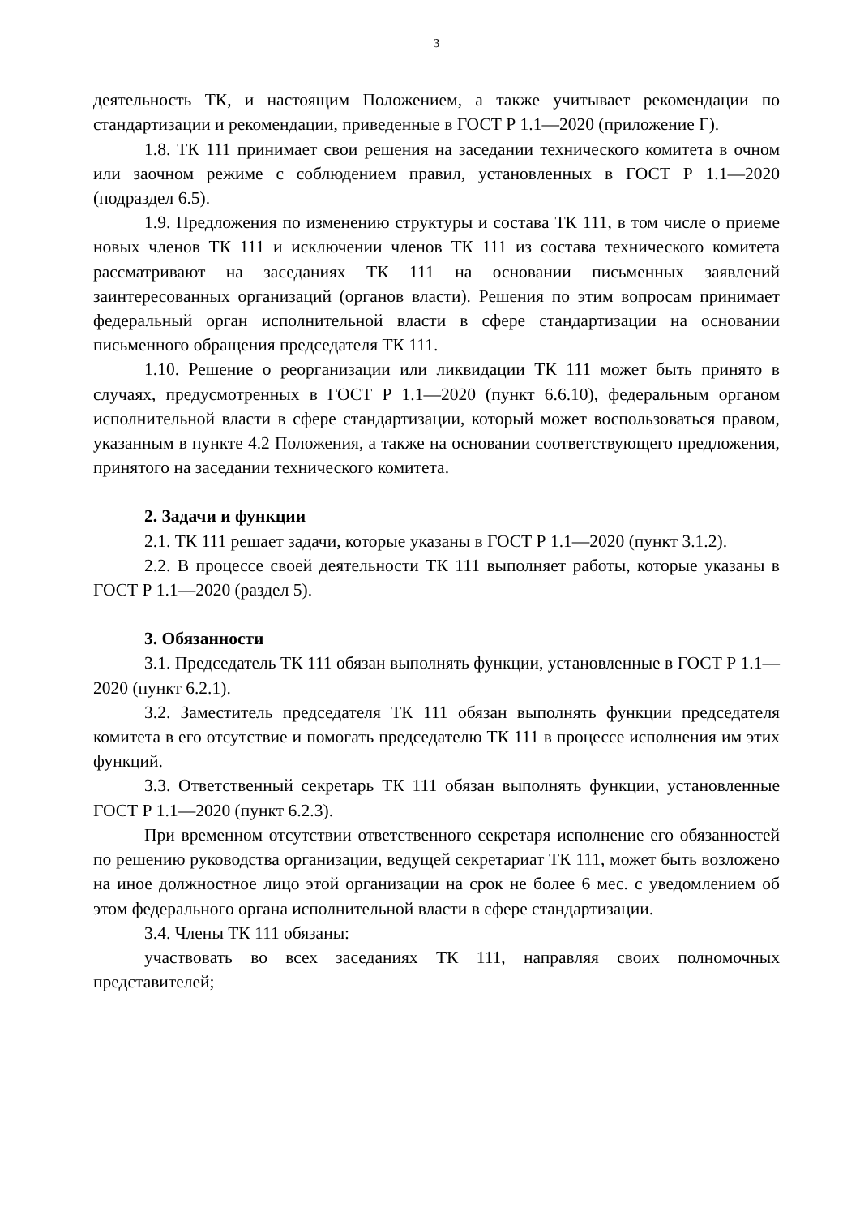3
деятельность ТК, и настоящим Положением, а также учитывает рекомендации по стандартизации и рекомендации, приведенные в ГОСТ Р 1.1—2020 (приложение Г).
1.8. ТК 111 принимает свои решения на заседании технического комитета в очном или заочном режиме с соблюдением правил, установленных в ГОСТ Р 1.1—2020 (подраздел 6.5).
1.9. Предложения по изменению структуры и состава ТК 111, в том числе о приеме новых членов ТК 111 и исключении членов ТК 111 из состава технического комитета рассматривают на заседаниях ТК 111 на основании письменных заявлений заинтересованных организаций (органов власти). Решения по этим вопросам принимает федеральный орган исполнительной власти в сфере стандартизации на основании письменного обращения председателя ТК 111.
1.10. Решение о реорганизации или ликвидации ТК 111 может быть принято в случаях, предусмотренных в ГОСТ Р 1.1—2020 (пункт 6.6.10), федеральным органом исполнительной власти в сфере стандартизации, который может воспользоваться правом, указанным в пункте 4.2 Положения, а также на основании соответствующего предложения, принятого на заседании технического комитета.
2. Задачи и функции
2.1. ТК 111 решает задачи, которые указаны в ГОСТ Р 1.1—2020 (пункт 3.1.2).
2.2. В процессе своей деятельности ТК 111 выполняет работы, которые указаны в ГОСТ Р 1.1—2020 (раздел 5).
3. Обязанности
3.1. Председатель ТК 111 обязан выполнять функции, установленные в ГОСТ Р 1.1—2020 (пункт 6.2.1).
3.2. Заместитель председателя ТК 111 обязан выполнять функции председателя комитета в его отсутствие и помогать председателю ТК 111 в процессе исполнения им этих функций.
3.3. Ответственный секретарь ТК 111 обязан выполнять функции, установленные ГОСТ Р 1.1—2020 (пункт 6.2.3).
При временном отсутствии ответственного секретаря исполнение его обязанностей по решению руководства организации, ведущей секретариат ТК 111, может быть возложено на иное должностное лицо этой организации на срок не более 6 мес. с уведомлением об этом федерального органа исполнительной власти в сфере стандартизации.
3.4. Члены ТК 111 обязаны:
участвовать во всех заседаниях ТК 111, направляя своих полномочных представителей;